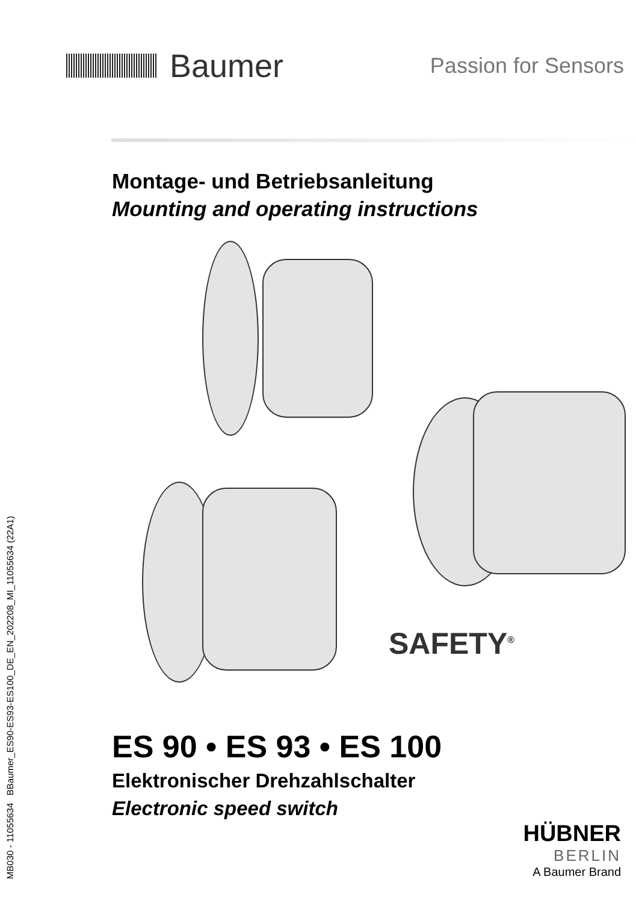Baumer
Passion for Sensors
Montage- und Betriebsanleitung
Mounting and operating instructions
SAFETY<sup>®</sup>
ES 90 • ES 93 • ES 100
Elektronischer Drehzahlschalter
Electronic speed switch
MB030 - 11055634 BBaumer_ES90-ES93-ES100_DE_EN_202208_MI_11055634 (22A1)
HÜBNER
BERLIN
A Baumer Brand